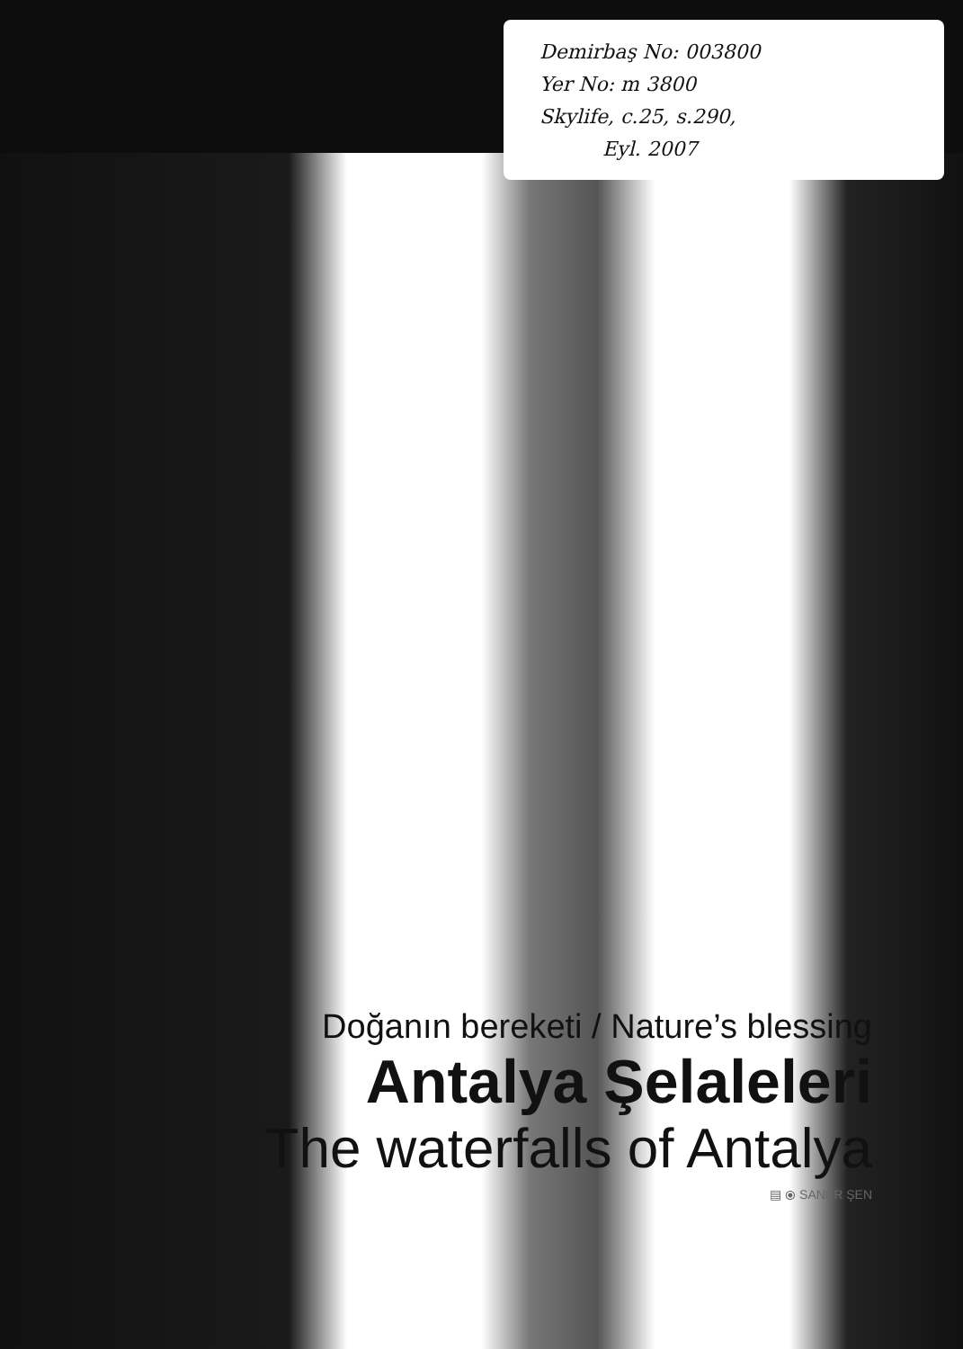Demirbaş No: 003800
Yer No: m 3800
Skylife, c.25, s.290,
Eyl. 2007
Doğanın bereketi / Nature’s blessing
Antalya Şelaleleri
The waterfalls of Antalya
▤ ⦿ SANER ŞEN